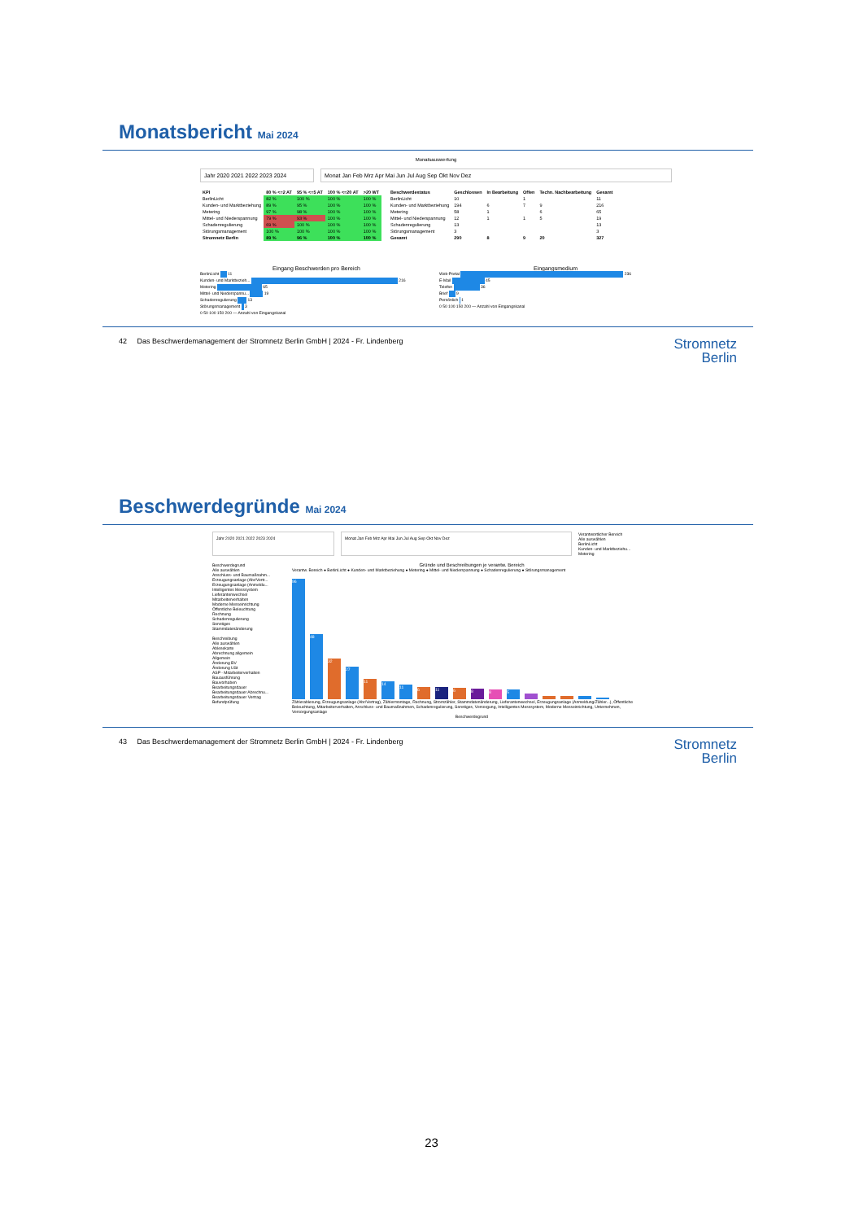Monatsbericht Mai 2024
Monatsauswertung
Jahr 2020 2021 2022 2023 2024 Monat Jan Feb Mrz Apr Mai Jun Jul Aug Sep Okt Nov Dez
| KPI | 80 % <=2 AT | 95 % <=5 AT | 100 % <=20 AT | >20 WT |
| --- | --- | --- | --- | --- |
| BerlinLicht | 82 % | 100 % | 100 % | 100 % |
| Kunden- und Marktbeziehung | 89 % | 95 % | 100 % | 100 % |
| Metering | 97 % | 98 % | 100 % | 100 % |
| Mittel- und Niederspannung | 79 % | 93 % | 100 % | 100 % |
| Schadenregulierung | 69 % | 100 % | 100 % | 100 % |
| Störungsmanagement | 100 % | 100 % | 100 % | 100 % |
| Stromnetz Berlin | 89 % | 96 % | 100 % | 100 % |
| Beschwerdestatus | Geschlossen | In Bearbeitung | Offen | Techn. Nachbearbeitung | Gesamt |
| --- | --- | --- | --- | --- | --- |
| BerlinLicht | 10 | | 1 | | 11 |
| Kunden- und Marktbeziehung | 194 | 6 | 7 | 9 | 216 |
| Metering | 58 | 1 | | 6 | 65 |
| Mittel- und Niederspannung | 12 | 1 | 1 | 5 | 19 |
| Schadenregulierung | 13 | | | | 13 |
| Störungsmanagement | 3 | | | | 3 |
| Gesamt | 290 | 8 | 9 | 20 | 327 |
Eingang Beschwerden pro Bereich
BerlinLicht 11
Kunden- und Marktbezieh... 216
Metering 65
Mittel- und Niederspannu... 19
Schadenregulierung 13
Störungsmanagement 3
0 50 100 150 200 — Anzahl von Eingangskanal
Eingangsmedium
Web-Portal 236
E-Mail 45
Telefon 36
Brief 9
Persönlich 1
0 50 100 150 200 — Anzahl von Eingangskanal
42 Das Beschwerdemanagement der Stromnetz Berlin GmbH | 2024 - Fr. Lindenberg Stromnetz
Berlin
Beschwerdegründe Mai 2024
Jahr 2020 2021 2022 2023 2024 Monat Jan Feb Mrz Apr Mai Jun Jul Aug Sep Okt Nov Dez
Verantwortlicher Bereich
Alle auswählen
BerlinLicht
Kunden- und Marktbeziehu...
Metering
Beschwerdegrund
Alle auswählen
Anschluss- und Baumaßnahm...
Erzeugungsanlage (Abr/Vertr...
Erzeugungsanlage (Anmeldu...
Intelligentes Messsystem
Lieferantenwechsel
Mitarbeiterverhalten
Moderne Messeinrichtung
Öffentliche Beleuchtung
Rechnung
Schadenregulierung
Sonstiges
Stammdatenänderung
Beschreibung
Alle auswählen
Ablesekarte
Abrechnung allgemein
Allgemein
Änderung BV
Änderung USt
ASP - Mitarbeiterverhalten
Bauausführung
Bauvorhaben
Bearbeitungsdauer
Bearbeitungsdauer Abrechnu...
Bearbeitungsdauer Vertrag
Befundprüfung
Gründe und Beschreibungen je verantw. Bereich
Verantw. Bereich ● BerlinLicht ● Kunden- und Marktbeziehung ● Metering ● Mittel- und Niederspannung ● Schadenregulierung ● Störungsmanagement
96
48
32
27
11
14
11
6
11
6
8
8
5
Zählerablesung, Erzeugungsanlage (Abr/Vertrag), Zählermontage, Rechnung, Stromzähler, Stammdatenänderung, Lieferantenwechsel, Erzeugungsanlage (Anmeldung/Zähler...), Öffentliche Beleuchtung, Mitarbeiterverhalten, Anschluss- und Baumaßnahmen, Schadenregulierung, Sonstiges, Versorgung, Intelligentes Messsystem, Moderne Messeinrichtung, Unternehmen, Versorgungsanlage
Beschwerdegrund
43 Das Beschwerdemanagement der Stromnetz Berlin GmbH | 2024 - Fr. Lindenberg Stromnetz
Berlin
23